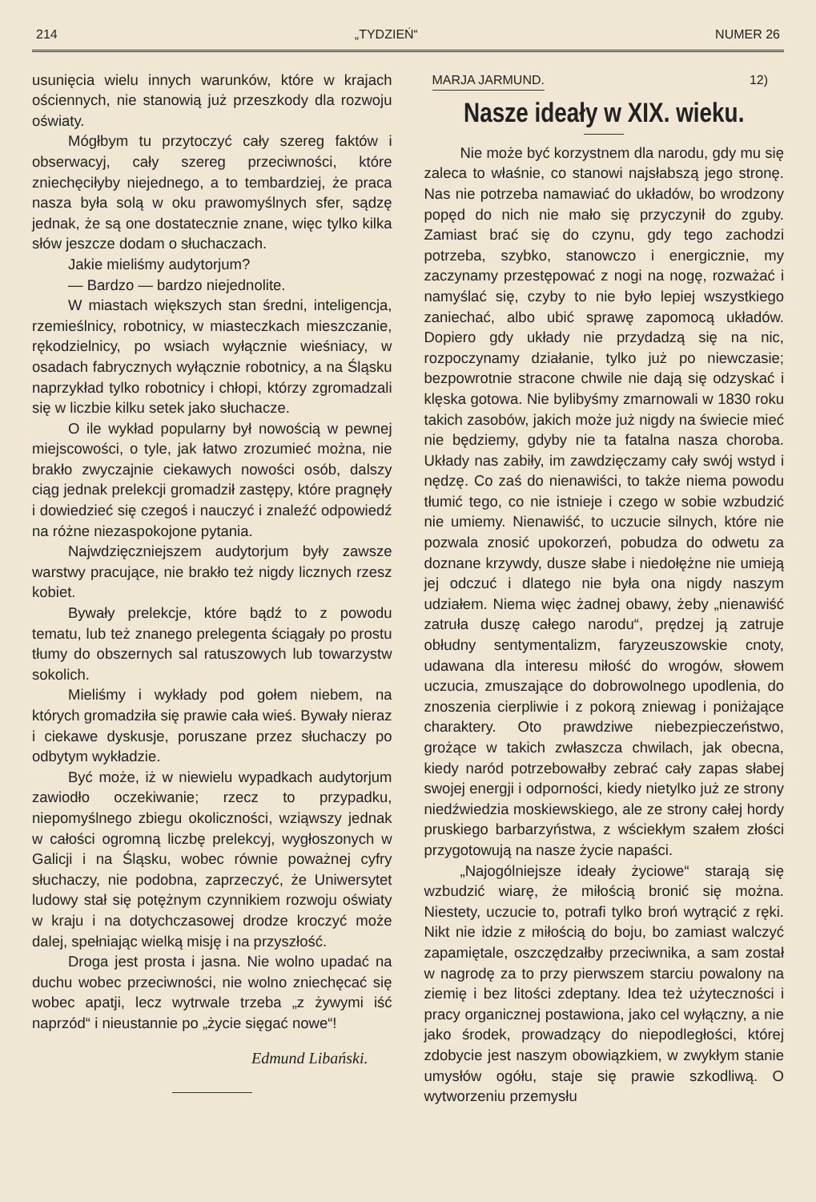214 „TYDZIEŃ“NUMER 26
usunięcia wielu innych warunków, które w krajach ościennych, nie stanowią już przeszkody dla rozwoju oświaty.
Mógłbym tu przytoczyć cały szereg faktów i obserwacyj, cały szereg przeciwności, które zniechęciłyby niejednego, a to tembardziej, że praca nasza była solą w oku prawomyślnych sfer, sądzę jednak, że są one dostatecznie znane, więc tylko kilka słów jeszcze dodam o słuchaczach.
Jakie mieliśmy audytorjum?
— Bardzo — bardzo niejednolite.
W miastach większych stan średni, inteligencja, rzemieślnicy, robotnicy, w miasteczkach mieszczanie, rękodzielnicy, po wsiach wyłącznie wieśniacy, w osadach fabrycznych wyłącznie robotnicy, a na Śląsku naprzykład tylko robotnicy i chłopi, którzy zgromadzali się w liczbie kilku setek jako słuchacze.
O ile wykład popularny był nowością w pewnej miejscowości, o tyle, jak łatwo zrozumieć można, nie brakło zwyczajnie ciekawych nowości osób, dalszy ciąg jednak prelekcji gromadził zastępy, które pragnęły i dowiedzieć się czegoś i nauczyć i znaleźć odpowiedź na różne niezaspokojone pytania.
Najwdzięczniejszem audytorjum były zawsze warstwy pracujące, nie brakło też nigdy licznych rzesz kobiet.
Bywały prelekcje, które bądź to z powodu tematu, lub też znanego prelegenta ściągały po prostu tłumy do obszernych sal ratuszowych lub towarzystw sokolich.
Mieliśmy i wykłady pod gołem niebem, na których gromadziła się prawie cała wieś. Bywały nieraz i ciekawe dyskusje, poruszane przez słuchaczy po odbytym wykładzie.
Być może, iż w niewielu wypadkach audytorjum zawiodło oczekiwanie; rzecz to przypadku, niepomyślnego zbiegu okoliczności, wziąwszy jednak w całości ogromną liczbę prelekcyj, wygłoszonych w Galicji i na Śląsku, wobec równie poważnej cyfry słuchaczy, nie podobna, zaprzeczyć, że Uniwersytet ludowy stał się potężnym czynnikiem rozwoju oświaty w kraju i na dotychczasowej drodze kroczyć może dalej, spełniając wielką misję i na przyszłość.
Droga jest prosta i jasna. Nie wolno upadać na duchu wobec przeciwności, nie wolno zniechęcać się wobec apatji, lecz wytrwale trzeba „z żywymi iść naprzód“ i nieustannie po „życie sięgać nowe“!
Edmund Libański.
MARJA JARMUND. 12)
Nasze ideały w XIX. wieku.
Nie może być korzystnem dla narodu, gdy mu się zaleca to właśnie, co stanowi najsłabszą jego stronę. Nas nie potrzeba namawiać do układów, bo wrodzony popęd do nich nie mało się przyczynił do zguby. Zamiast brać się do czynu, gdy tego zachodzi potrzeba, szybko, stanowczo i energicznie, my zaczynamy przestępować z nogi na nogę, rozważać i namyślać się, czyby to nie było lepiej wszystkiego zaniechać, albo ubić sprawę zapomocą układów. Dopiero gdy układy nie przydadzą się na nic, rozpoczynamy działanie, tylko już po niewczasie; bezpowrotnie stracone chwile nie dają się odzyskać i klęska gotowa. Nie bylibyśmy zmarnowali w 1830 roku takich zasobów, jakich może już nigdy na świecie mieć nie będziemy, gdyby nie ta fatalna nasza choroba. Układy nas zabiły, im zawdzięczamy cały swój wstyd i nędzę. Co zaś do nienawiści, to także niema powodu tłumić tego, co nie istnieje i czego w sobie wzbudzić nie umiemy. Nienawiść, to uczucie silnych, które nie pozwala znosić upokorzeń, pobudza do odwetu za doznane krzywdy, dusze słabe i niedołężne nie umieją jej odczuć i dlatego nie była ona nigdy naszym udziałem. Niema więc żadnej obawy, żeby „nienawiść zatruła duszę całego narodu“, prędzej ją zatruje obłudny sentymentalizm, faryzeuszowskie cnoty, udawana dla interesu miłość do wrogów, słowem uczucia, zmuszające do dobrowolnego upodlenia, do znoszenia cierpliwie i z pokorą zniewag i poniżające charaktery. Oto prawdziwe niebezpieczeństwo, grożące w takich zwłaszcza chwilach, jak obecna, kiedy naród potrzebowałby zebrać cały zapas słabej swojej energji i odporności, kiedy nietylko już ze strony niedźwiedzia moskiewskiego, ale ze strony całej hordy pruskiego barbarzyństwa, z wściekłym szałem złości przygotowują na nasze życie napaści.
„Najogólniejsze ideały życiowe“ starają się wzbudzić wiarę, że miłością bronić się można. Niestety, uczucie to, potrafi tylko broń wytrącić z ręki. Nikt nie idzie z miłością do boju, bo zamiast walczyć zapamiętale, oszczędzałby przeciwnika, a sam został w nagrodę za to przy pierwszem starciu powalony na ziemię i bez litości zdeptany. Idea też użyteczności i pracy organicznej postawiona, jako cel wyłączny, a nie jako środek, prowadzący do niepodległości, której zdobycie jest naszym obowiązkiem, w zwykłym stanie umysłów ogółu, staje się prawie szkodliwą. O wytworzeniu przemysłu